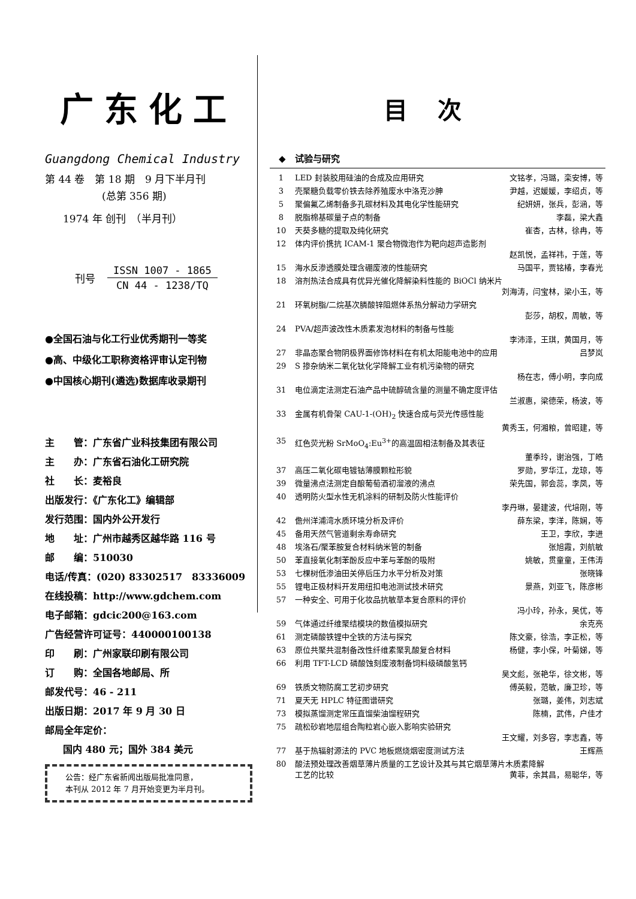广东化工
Guangdong Chemical Industry
第 44 卷　第 18 期　9 月下半月刊
(总第 356 期)
1974 年 创刊　（半月刊）
刊号
| ISSN 1007 - 1865 |
| CN 44 - 1238/TQ |
●全国石油与化工行业优秀期刊一等奖
●高、中级化工职称资格评审认定刊物
●中国核心期刊(遴选)数据库收录期刊
主　　管：广东省广业科技集团有限公司
主　　办：广东省石油化工研究院
社　　长：麦裕良
出版发行：《广东化工》编辑部
发行范围：国内外公开发行
地　　址：广州市越秀区越华路 116 号
邮　　编：510030
电话/传真：(020) 83302517　83336009
在线投稿：http://www.gdchem.com
电子邮箱：gdcic200@163.com
广告经营许可证号：440000100138
印　　刷：广州家联印刷有限公司
订　　购：全国各地邮局、所
邮发代号：46 - 211
出版日期：2017 年 9 月 30 日
邮局全年定价：
国内 480 元；国外 384 美元
公告：经广东省新闻出版局批准同意，
本刊从 2012 年 7 月开始变更为半月刊。
目次
◆　试验与研究
| 1 | LED 封装胶用硅油的合成及应用研究 | 文铭孝，冯璐，栾安博，等 |
| 3 | 壳聚糖负载零价铁去除养殖废水中洛克沙胂 | 尹越，迟媛媛，李绍贞，等 |
| 5 | 聚偏氟乙烯制备多孔碳材料及其电化学性能研究 | 纪妍妍，张兵，彭涵，等 |
| 8 | 脱脂棉基碳量子点的制备 | 李磊，梁大鑫 |
| 10 | 天葵多糖的提取及纯化研究 | 崔杏，古林，徐冉，等 |
| 12 | 体内评价携抗 ICAM-1 聚合物微泡作为靶向超声造影剂 赵凯悦，孟祥祎，于莲，等 | |
| 15 | 海水反渗透膜处理含硼废液的性能研究 | 马国平，贾铭椿，李春光 |
| 18 | 溶剂热法合成具有优异光催化降解染料性能的 BiOCl 纳米片 刘海涛，闫宝林，梁小玉，等 | |
| 21 | 环氧树脂/二烷基次膦酸锌阻燃体系热分解动力学研究 彭莎，胡权，周敏，等 | |
| 24 | PVA/超声波改性木质素发泡材料的制备与性能 李沛泽，王琪，黄国月，等 | |
| 27 | 非晶态聚合物阴极界面修饰材料在有机太阳能电池中的应用 | 吕梦岚 |
| 29 | S 掺杂纳米二氧化钛化学降解工业有机污染物的研究 杨在志，傅小明，李向成 | |
| 31 | 电位滴定法测定石油产品中硫醇硫含量的测量不确定度评估 兰淑惠，梁德荣，杨波，等 | |
| 33 | 金属有机骨架 CAU-1-(OH)<sub>2</sub> 快速合成与荧光传感性能 黄秀玉，何湘粮，曾昭建，等 | |
| 35 | 红色荧光粉 SrMoO<sub>4</sub>:Eu<sup>3+</sup>的高温固相法制备及其表征 董季玲，谢治强，丁皓 | |
| 37 | 高压二氧化碳电镀钴薄膜颗粒形貌 | 罗勋，罗华江，龙琼，等 |
| 39 | 微量沸点法测定自酿葡萄酒初溜液的沸点 | 荣先国，郭会蕊，李凤，等 |
| 40 | 透明防火型水性无机涂料的研制及防火性能评价 李丹琳，晏建波，代培刚，等 | |
| 42 | 儋州洋浦湾水质环境分析及评价 | 薛东梁，李洋，陈娴，等 |
| 45 | 备用天然气管道剩余寿命研究 | 王卫，李欣，李进 |
| 48 | 埃洛石/聚苯胺复合材料纳米管的制备 | 张旭霞，刘航敏 |
| 50 | 苯直接氧化制苯酚反应中苯与苯酚的吸附 | 姚敏，贯童童，王伟涛 |
| 53 | 七棵树低渗油田关停后压力水平分析及对策 | 张晓锋 |
| 55 | 锂电正极材料开发用纽扣电池测试技术研究 | 景燕，刘亚飞，陈彦彬 |
| 57 | 一种安全、可用于化妆品抗敏草本复合原料的评价 冯小玲，孙永，吴优，等 | |
| 59 | 气体通过纤维聚结模块的数值模拟研究 | 余克亮 |
| 61 | 测定磷酸铁锂中全铁的方法与探究 | 陈文豪，徐浩，李正松，等 |
| 63 | 原位共聚共混制备改性纤维素聚乳酸复合材料 | 杨健，李小保，叶菊娣，等 |
| 66 | 利用 TFT-LCD 磷酸蚀刻废液制备饲料级磷酸氢钙 吴文彪，张艳华，徐文彬，等 | |
| 69 | 铁质文物防腐工艺初步研究 | 傅英毅，范敏，廉卫珍，等 |
| 71 | 夏天无 HPLC 特征图谱研究 | 张璐，姜伟，刘志斌 |
| 73 | 模拟蒸馏测定常压直馏柴油馏程研究 | 陈楠，武伟，户佳才 |
| 75 | 疏松砂岩地层组合陶粒岩心嵌入影响实验研究 王文耀，刘多容，李志鑫，等 | |
| 77 | 基于热辐射源法的 PVC 地板燃烧烟密度测试方法 | 王辉燕 |
| 80 | 酸法预处理改善烟草薄片质量的工艺设计及其与其它烟草薄片木质素降解 工艺的比较 黄菲，余其昌，易聪华，等 | |